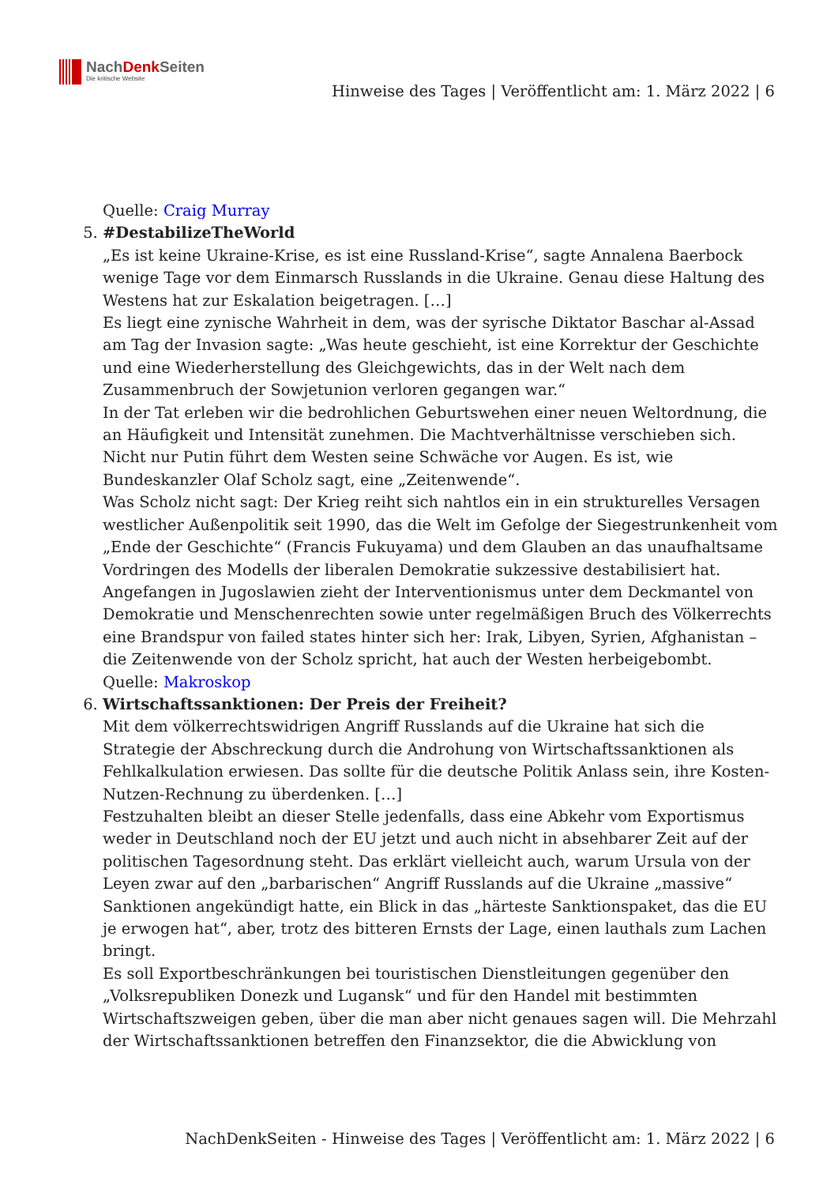NachDenk Seiten
Die kritische Website
Hinweise des Tages | Veröffentlicht am: 1. März 2022 | 6
Quelle: Craig Murray
5. #DestabilizeTheWorld
„Es ist keine Ukraine-Krise, es ist eine Russland-Krise“, sagte Annalena Baerbock wenige Tage vor dem Einmarsch Russlands in die Ukraine. Genau diese Haltung des Westens hat zur Eskalation beigetragen. […]
Es liegt eine zynische Wahrheit in dem, was der syrische Diktator Baschar al-Assad am Tag der Invasion sagte: „Was heute geschieht, ist eine Korrektur der Geschichte und eine Wiederherstellung des Gleichgewichts, das in der Welt nach dem Zusammenbruch der Sowjetunion verloren gegangen war.“
In der Tat erleben wir die bedrohlichen Geburtswehen einer neuen Weltordnung, die an Häufigkeit und Intensität zunehmen. Die Machtverhältnisse verschieben sich. Nicht nur Putin führt dem Westen seine Schwäche vor Augen. Es ist, wie Bundeskanzler Olaf Scholz sagt, eine „Zeitenwende“.
Was Scholz nicht sagt: Der Krieg reiht sich nahtlos ein in ein strukturelles Versagen westlicher Außenpolitik seit 1990, das die Welt im Gefolge der Siegestrunkenheit vom „Ende der Geschichte“ (Francis Fukuyama) und dem Glauben an das unaufhaltsame Vordringen des Modells der liberalen Demokratie sukzessive destabilisiert hat. Angefangen in Jugoslawien zieht der Interventionismus unter dem Deckmantel von Demokratie und Menschenrechten sowie unter regelmäßigen Bruch des Völkerrechts eine Brandspur von failed states hinter sich her: Irak, Libyen, Syrien, Afghanistan – die Zeitenwende von der Scholz spricht, hat auch der Westen herbeigebombt.
Quelle: Makroskop
6. Wirtschaftssanktionen: Der Preis der Freiheit?
Mit dem völkerrechtswidrigen Angriff Russlands auf die Ukraine hat sich die Strategie der Abschreckung durch die Androhung von Wirtschaftssanktionen als Fehlkalkulation erwiesen. Das sollte für die deutsche Politik Anlass sein, ihre Kosten-Nutzen-Rechnung zu überdenken. […]
Festzuhalten bleibt an dieser Stelle jedenfalls, dass eine Abkehr vom Exportismus weder in Deutschland noch der EU jetzt und auch nicht in absehbarer Zeit auf der politischen Tagesordnung steht. Das erklärt vielleicht auch, warum Ursula von der Leyen zwar auf den „barbarischen“ Angriff Russlands auf die Ukraine „massive“ Sanktionen angekündigt hatte, ein Blick in das „härteste Sanktionspaket, das die EU je erwogen hat“, aber, trotz des bitteren Ernsts der Lage, einen lauthals zum Lachen bringt.
Es soll Exportbeschränkungen bei touristischen Dienstleitungen gegenüber den „Volksrepubliken Donezk und Lugansk“ und für den Handel mit bestimmten Wirtschaftszweigen geben, über die man aber nicht genaues sagen will. Die Mehrzahl der Wirtschaftssanktionen betreffen den Finanzsektor, die die Abwicklung von
NachDenkSeiten - Hinweise des Tages | Veröffentlicht am: 1. März 2022 | 6